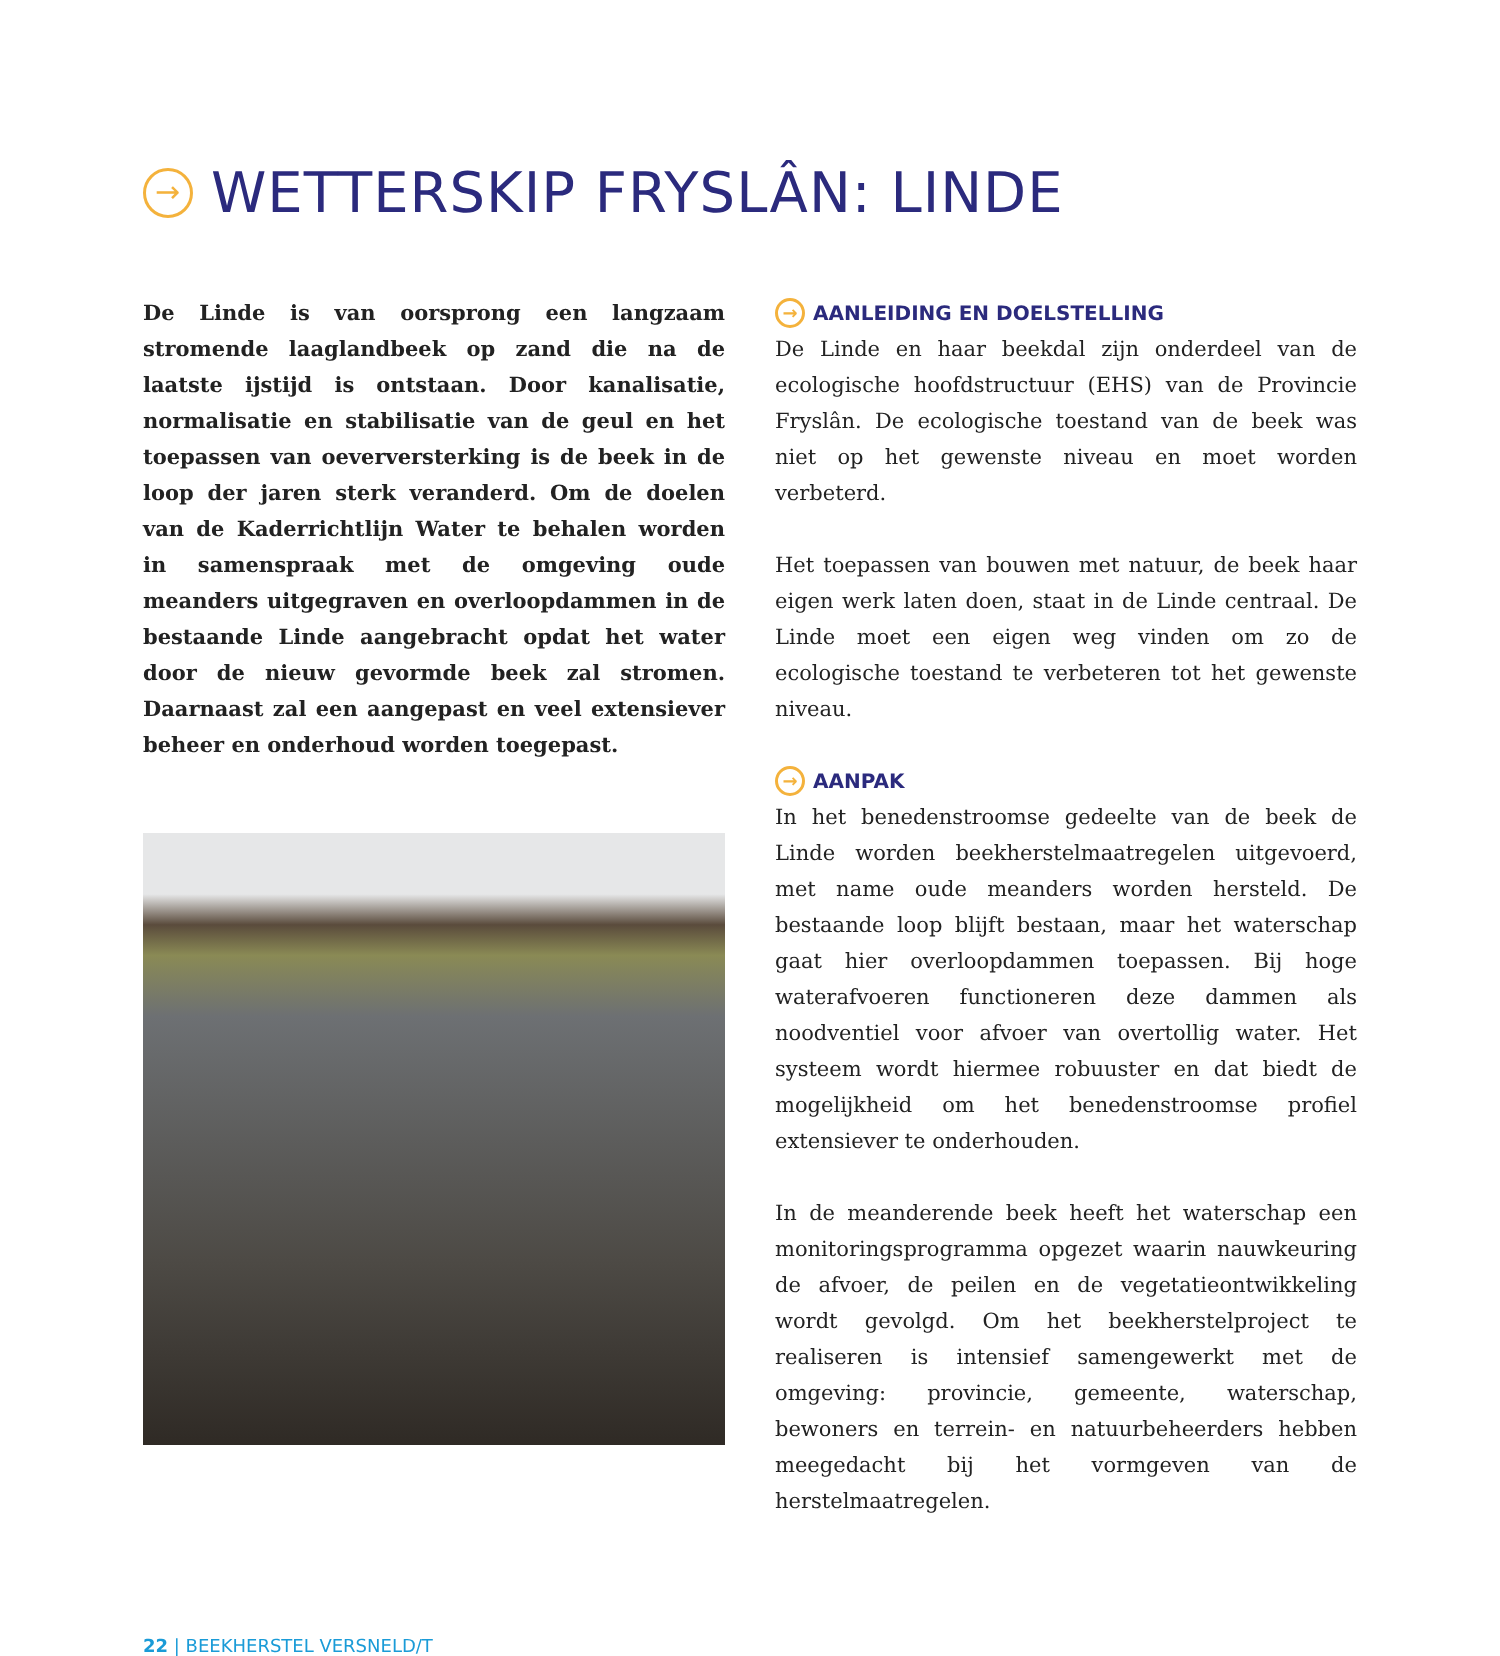→ WETTERSKIP FRYSLÂN: LINDE
De Linde is van oorsprong een langzaam stromende laaglandbeek op zand die na de laatste ijstijd is ont­staan. Door kanalisatie, normalisatie en stabilisatie van de geul en het toepassen van oeverversterking is de beek in de loop der jaren sterk veranderd. Om de doelen van de Kaderrichtlijn Water te behalen worden in samen­spraak met de omgeving oude meanders uitgegraven en overloopdammen in de bestaande Linde aangebracht op­dat het water door de nieuw gevormde beek zal stromen. Daarnaast zal een aangepast en veel extensiever beheer en onderhoud worden toegepast.
→ AANLEIDING EN DOELSTELLING
De Linde en haar beekdal zijn onderdeel van de ecologi­sche hoofdstructuur (EHS) van de Provincie Fryslân. De ecologische toestand van de beek was niet op het gewenste niveau en moet worden verbeterd.
Het toepassen van bouwen met natuur, de beek haar eigen werk laten doen, staat in de Linde centraal. De Linde moet een eigen weg vinden om zo de ecologische toestand te verbeteren tot het gewenste niveau.
→ AANPAK
In het benedenstroomse gedeelte van de beek de Linde worden beekherstelmaatregelen uitgevoerd, met name oude meanders worden hersteld. De bestaande loop blijft bestaan, maar het waterschap gaat hier overloopdammen toepassen. Bij hoge waterafvoeren functioneren deze dam­men als noodventiel voor afvoer van overtollig water. Het systeem wordt hiermee robuuster en dat biedt de moge­lijkheid om het benedenstroomse profiel extensiever te onderhouden.
In de meanderende beek heeft het waterschap een mo­nitoringsprogramma opgezet waarin nauwkeuring de afvoer, de peilen en de vegetatieontwikkeling wordt gevolgd. Om het beekherstelproject te realiseren is in­tensief samengewerkt met de omgeving: provincie, ge­meente, waterschap, bewoners en terrein- en natuurbe­heerders hebben meegedacht bij het vormgeven van de herstelmaatregelen.
22 | BEEKHERSTEL VERSNELD/T